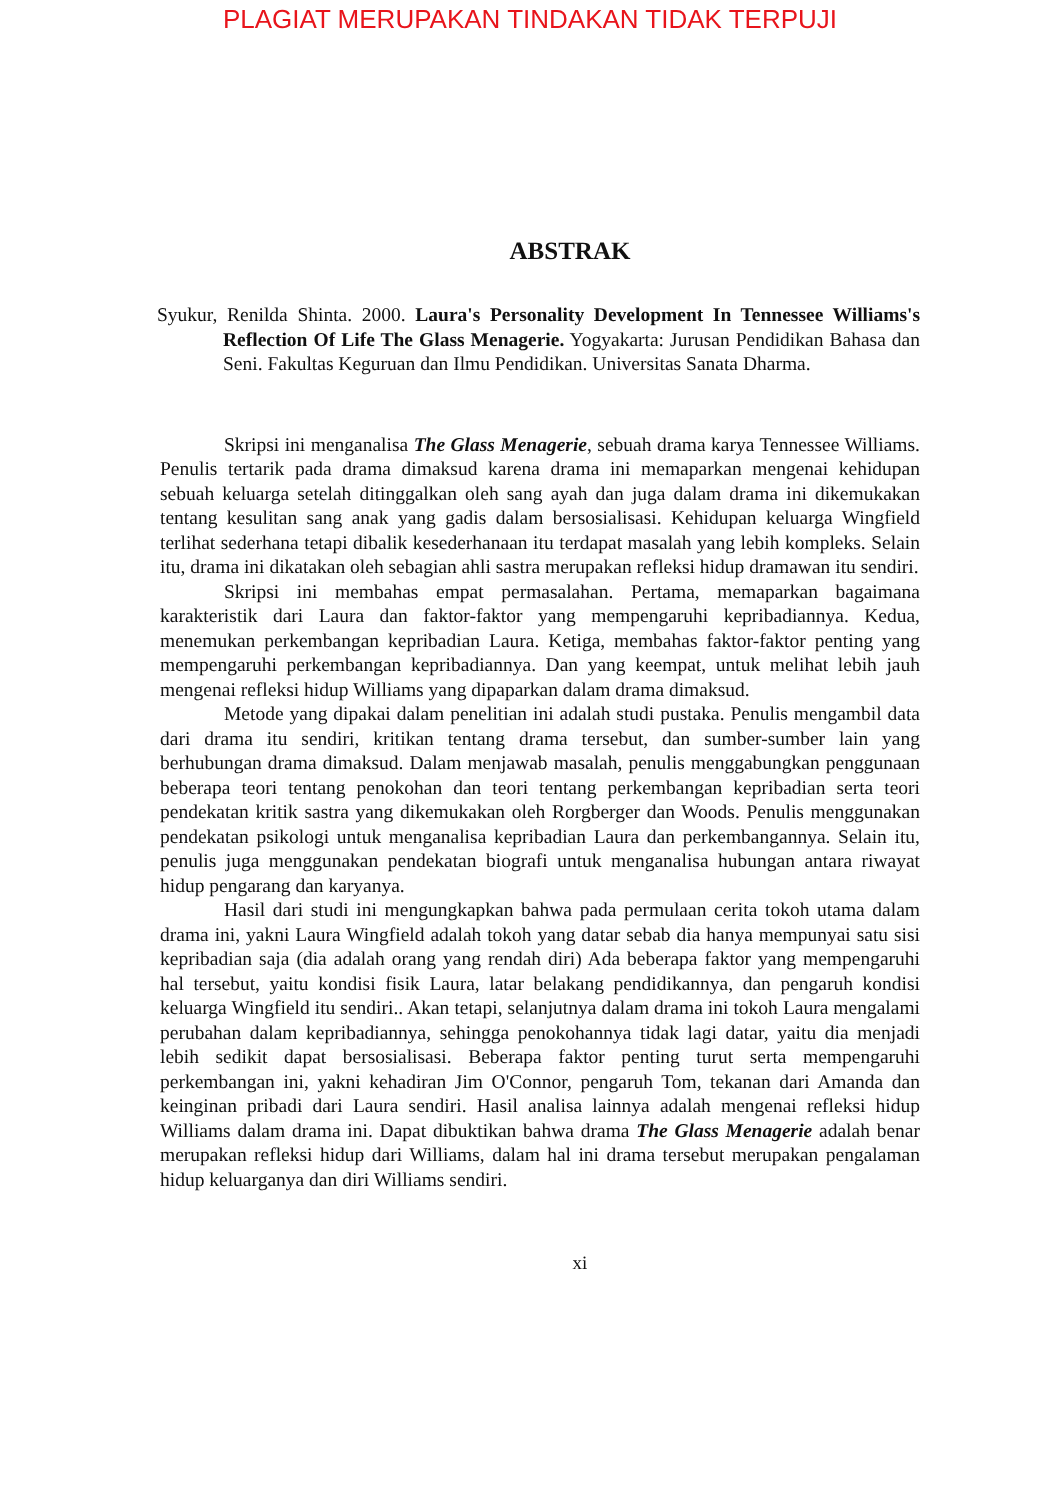PLAGIAT MERUPAKAN TINDAKAN TIDAK TERPUJI
ABSTRAK
Syukur, Renilda Shinta. 2000. Laura's Personality Development In Tennessee Williams's Reflection Of Life The Glass Menagerie. Yogyakarta: Jurusan Pendidikan Bahasa dan Seni. Fakultas Keguruan dan Ilmu Pendidikan. Universitas Sanata Dharma.
Skripsi ini menganalisa The Glass Menagerie, sebuah drama karya Tennessee Williams. Penulis tertarik pada drama dimaksud karena drama ini memaparkan mengenai kehidupan sebuah keluarga setelah ditinggalkan oleh sang ayah dan juga dalam drama ini dikemukakan tentang kesulitan sang anak yang gadis dalam bersosialisasi. Kehidupan keluarga Wingfield terlihat sederhana tetapi dibalik kesederhanaan itu terdapat masalah yang lebih kompleks. Selain itu, drama ini dikatakan oleh sebagian ahli sastra merupakan refleksi hidup dramawan itu sendiri.
Skripsi ini membahas empat permasalahan. Pertama, memaparkan bagaimana karakteristik dari Laura dan faktor-faktor yang mempengaruhi kepribadiannya. Kedua, menemukan perkembangan kepribadian Laura. Ketiga, membahas faktor-faktor penting yang mempengaruhi perkembangan kepribadiannya. Dan yang keempat, untuk melihat lebih jauh mengenai refleksi hidup Williams yang dipaparkan dalam drama dimaksud.
Metode yang dipakai dalam penelitian ini adalah studi pustaka. Penulis mengambil data dari drama itu sendiri, kritikan tentang drama tersebut, dan sumber-sumber lain yang berhubungan drama dimaksud. Dalam menjawab masalah, penulis menggabungkan penggunaan beberapa teori tentang penokohan dan teori tentang perkembangan kepribadian serta teori pendekatan kritik sastra yang dikemukakan oleh Rorgberger dan Woods. Penulis menggunakan pendekatan psikologi untuk menganalisa kepribadian Laura dan perkembangannya. Selain itu, penulis juga menggunakan pendekatan biografi untuk menganalisa hubungan antara riwayat hidup pengarang dan karyanya.
Hasil dari studi ini mengungkapkan bahwa pada permulaan cerita tokoh utama dalam drama ini, yakni Laura Wingfield adalah tokoh yang datar sebab dia hanya mempunyai satu sisi kepribadian saja (dia adalah orang yang rendah diri) Ada beberapa faktor yang mempengaruhi hal tersebut, yaitu kondisi fisik Laura, latar belakang pendidikannya, dan pengaruh kondisi keluarga Wingfield itu sendiri.. Akan tetapi, selanjutnya dalam drama ini tokoh Laura mengalami perubahan dalam kepribadiannya, sehingga penokohannya tidak lagi datar, yaitu dia menjadi lebih sedikit dapat bersosialisasi. Beberapa faktor penting turut serta mempengaruhi perkembangan ini, yakni kehadiran Jim O'Connor, pengaruh Tom, tekanan dari Amanda dan keinginan pribadi dari Laura sendiri. Hasil analisa lainnya adalah mengenai refleksi hidup Williams dalam drama ini. Dapat dibuktikan bahwa drama The Glass Menagerie adalah benar merupakan refleksi hidup dari Williams, dalam hal ini drama tersebut merupakan pengalaman hidup keluarganya dan diri Williams sendiri.
xi